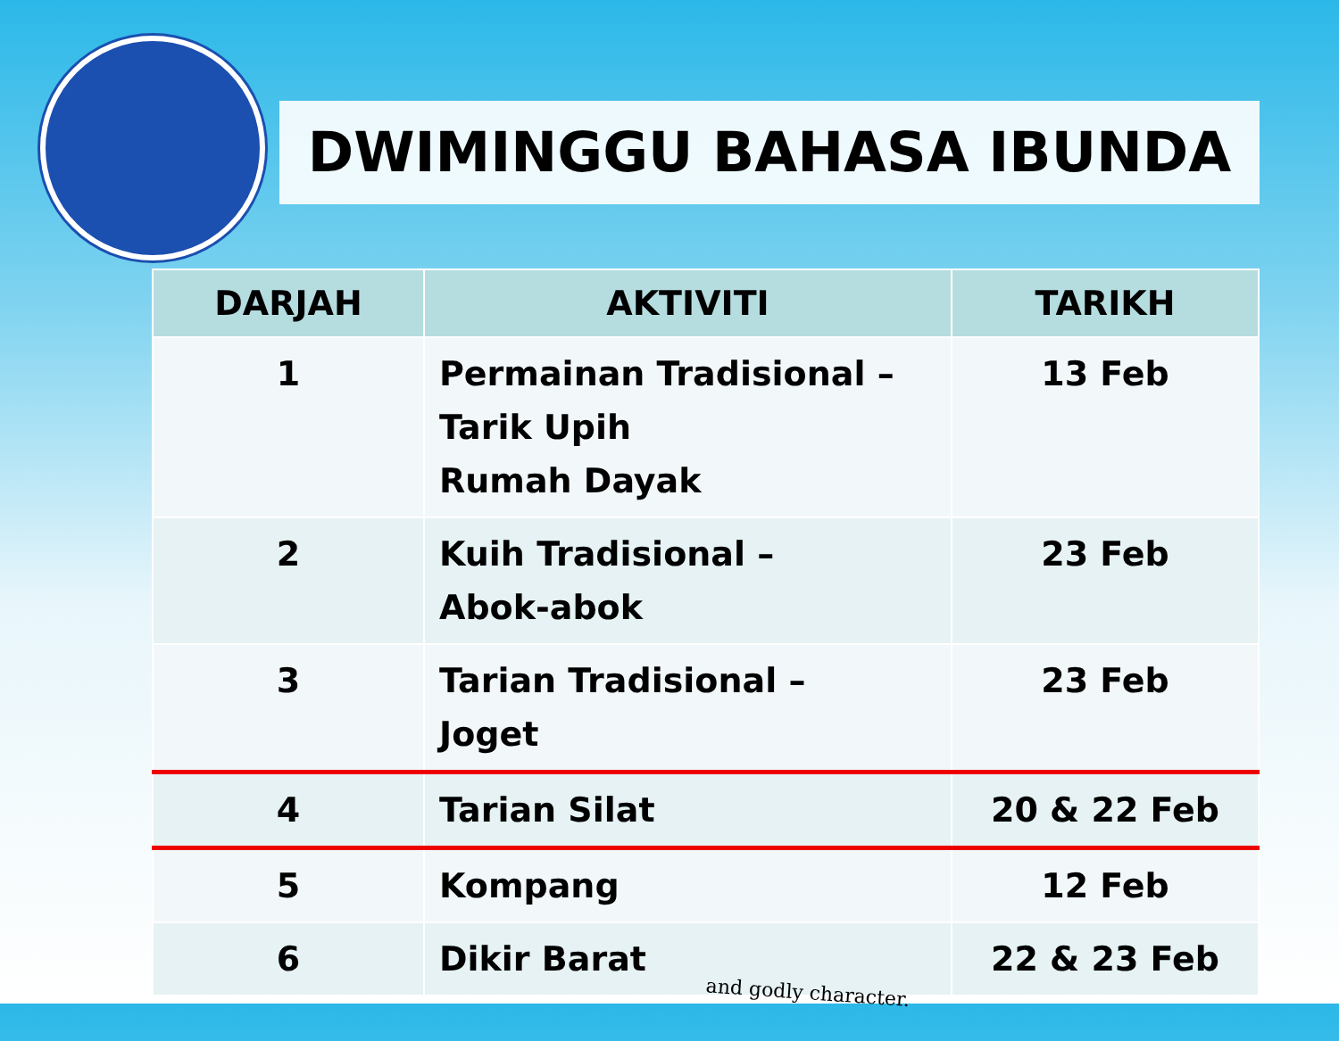DWIMINGGU BAHASA IBUNDA
| DARJAH | AKTIVITI | TARIKH |
| --- | --- | --- |
| 1 | Permainan Tradisional – Tarik Upih Rumah Dayak | 13 Feb |
| 2 | Kuih Tradisional – Abok-abok | 23 Feb |
| 3 | Tarian Tradisional – Joget | 23 Feb |
| 4 | Tarian Silat | 20 & 22 Feb |
| 5 | Kompang | 12 Feb |
| 6 | Dikir Barat | 22 & 23 Feb |
and godly character.